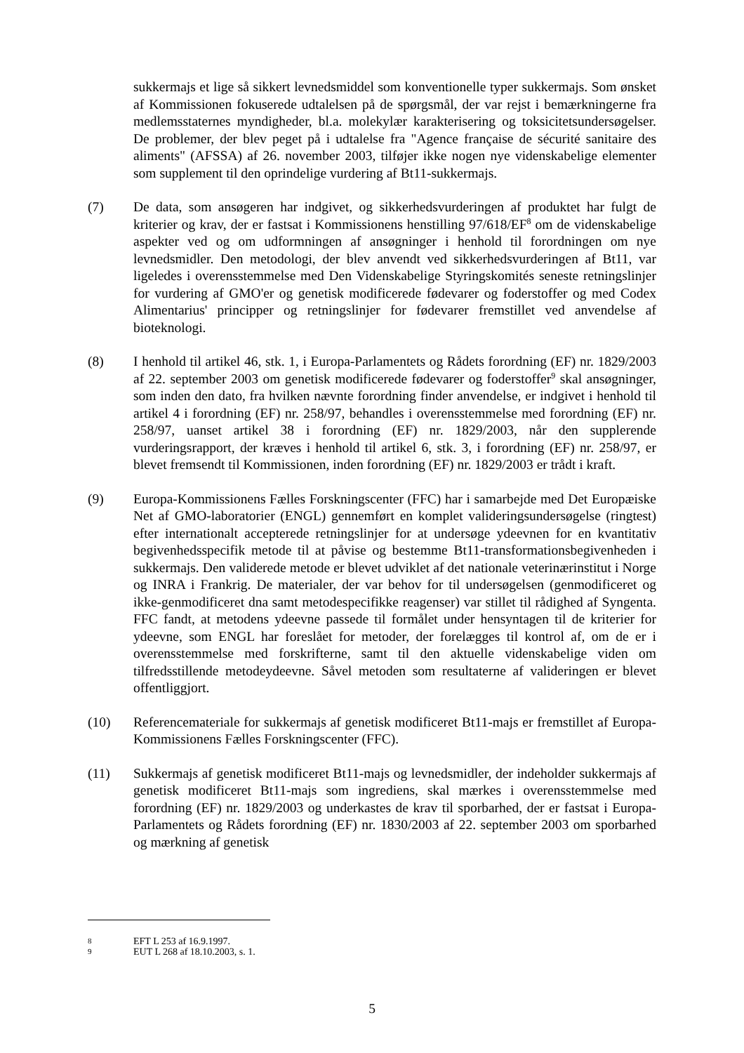sukkermajs et lige så sikkert levnedsmiddel som konventionelle typer sukkermajs. Som ønsket af Kommissionen fokuserede udtalelsen på de spørgsmål, der var rejst i bemærkningerne fra medlemsstaternes myndigheder, bl.a. molekylær karakterisering og toksicitetsundersøgelser. De problemer, der blev peget på i udtalelse fra "Agence française de sécurité sanitaire des aliments" (AFSSA) af 26. november 2003, tilføjer ikke nogen nye videnskabelige elementer som supplement til den oprindelige vurdering af Bt11-sukkermajs.
(7) De data, som ansøgeren har indgivet, og sikkerhedsvurderingen af produktet har fulgt de kriterier og krav, der er fastsat i Kommissionens henstilling 97/618/EF<sup>8</sup> om de videnskabelige aspekter ved og om udformningen af ansøgninger i henhold til forordningen om nye levnedsmidler. Den metodologi, der blev anvendt ved sikkerhedsvurderingen af Bt11, var ligeledes i overensstemmelse med Den Videnskabelige Styringskomités seneste retningslinjer for vurdering af GMO'er og genetisk modificerede fødevarer og foderstoffer og med Codex Alimentarius' principper og retningslinjer for fødevarer fremstillet ved anvendelse af bioteknologi.
(8) I henhold til artikel 46, stk. 1, i Europa-Parlamentets og Rådets forordning (EF) nr. 1829/2003 af 22. september 2003 om genetisk modificerede fødevarer og foderstoffer<sup>9</sup> skal ansøgninger, som inden den dato, fra hvilken nævnte forordning finder anvendelse, er indgivet i henhold til artikel 4 i forordning (EF) nr. 258/97, behandles i overensstemmelse med forordning (EF) nr. 258/97, uanset artikel 38 i forordning (EF) nr. 1829/2003, når den supplerende vurderingsrapport, der kræves i henhold til artikel 6, stk. 3, i forordning (EF) nr. 258/97, er blevet fremsendt til Kommissionen, inden forordning (EF) nr. 1829/2003 er trådt i kraft.
(9) Europa-Kommissionens Fælles Forskningscenter (FFC) har i samarbejde med Det Europæiske Net af GMO-laboratorier (ENGL) gennemført en komplet valideringsundersøgelse (ringtest) efter internationalt accepterede retningslinjer for at undersøge ydeevnen for en kvantitativ begivenhedsspecifik metode til at påvise og bestemme Bt11-transformationsbegivenheden i sukkermajs. Den validerede metode er blevet udviklet af det nationale veterinærinstitut i Norge og INRA i Frankrig. De materialer, der var behov for til undersøgelsen (genmodificeret og ikke-genmodificeret dna samt metodespecifikke reagenser) var stillet til rådighed af Syngenta. FFC fandt, at metodens ydeevne passede til formålet under hensyntagen til de kriterier for ydeevne, som ENGL har foreslået for metoder, der forelægges til kontrol af, om de er i overensstemmelse med forskrifterne, samt til den aktuelle videnskabelige viden om tilfredsstillende metodeydeevne. Såvel metoden som resultaterne af valideringen er blevet offentliggjort.
(10) Referencemateriale for sukkermajs af genetisk modificeret Bt11-majs er fremstillet af Europa-Kommissionens Fælles Forskningscenter (FFC).
(11) Sukkermajs af genetisk modificeret Bt11-majs og levnedsmidler, der indeholder sukkermajs af genetisk modificeret Bt11-majs som ingrediens, skal mærkes i overensstemmelse med forordning (EF) nr. 1829/2003 og underkastes de krav til sporbarhed, der er fastsat i Europa-Parlamentets og Rådets forordning (EF) nr. 1830/2003 af 22. september 2003 om sporbarhed og mærkning af genetisk
8 EFT L 253 af 16.9.1997.
9 EUT L 268 af 18.10.2003, s. 1.
5